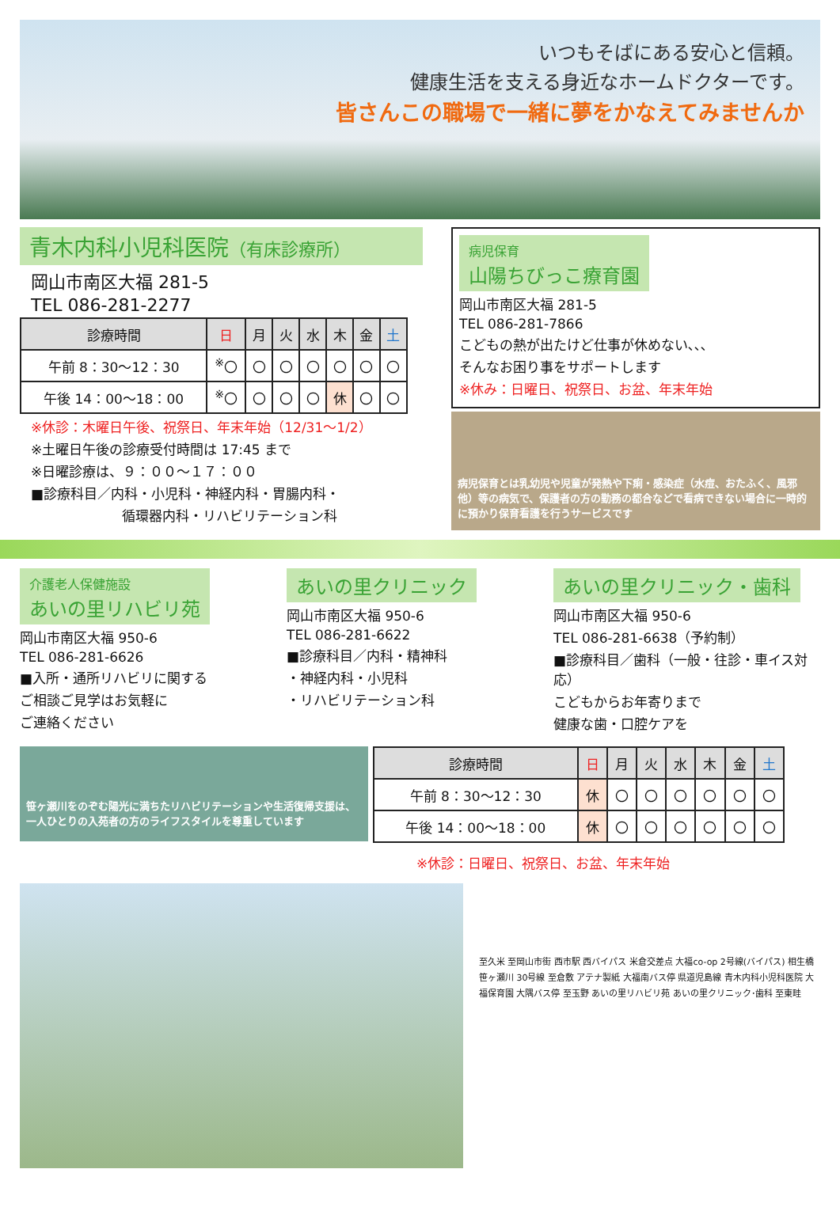いつもそばにある安心と信頼。
健康生活を支える身近なホームドクターです。
皆さんこの職場で一緒に夢をかなえてみませんか
青木内科小児科医院（有床診療所）
岡山市南区大福 281-5
TEL 086-281-2277
| 診療時間 | 日 | 月 | 火 | 水 | 木 | 金 | 土 |
| --- | --- | --- | --- | --- | --- | --- | --- |
| 午前 8：30～12：30 | <sup>※</sup>〇 | 〇 | 〇 | 〇 | 〇 | 〇 | 〇 |
| 午後 14：00～18：00 | <sup>※</sup>〇 | 〇 | 〇 | 〇 | 休 | 〇 | 〇 |
※休診：木曜日午後、祝祭日、年末年始（12/31～1/2）
※土曜日午後の診療受付時間は 17:45 まで
※日曜診療は、９：００～１７：００
■診療科目／内科・小児科・神経内科・胃腸内科・
循環器内科・リハビリテーション科
病児保育
山陽ちびっこ療育園
岡山市南区大福 281-5
TEL 086-281-7866
こどもの熱が出たけど仕事が休めない､､､
そんなお困り事をサポートします
※休み：日曜日、祝祭日、お盆、年末年始
病児保育とは乳幼児や児童が発熱や下痢・感染症（水痘、おたふく、風邪他）等の病気で、保護者の方の勤務の都合などで看病できない場合に一時的に預かり保育看護を行うサービスです
介護老人保健施設
あいの里リハビリ苑
岡山市南区大福 950-6
TEL 086-281-6626
■入所・通所リハビリに関する
ご相談ご見学はお気軽に
ご連絡ください
あいの里クリニック
岡山市南区大福 950-6
TEL 086-281-6622
■診療科目／内科・精神科
・神経内科・小児科
・リハビリテーション科
あいの里クリニック・歯科
岡山市南区大福 950-6
TEL 086-281-6638（予約制）
■診療科目／歯科（一般・往診・車イス対応）
こどもからお年寄りまで
健康な歯・口腔ケアを
笹ヶ瀬川をのぞむ陽光に満ちたリハビリテーションや生活復帰支援は、一人ひとりの入苑者の方のライフスタイルを尊重しています
| 診療時間 | 日 | 月 | 火 | 水 | 木 | 金 | 土 |
| --- | --- | --- | --- | --- | --- | --- | --- |
| 午前 8：30～12：30 | 休 | 〇 | 〇 | 〇 | 〇 | 〇 | 〇 |
| 午後 14：00～18：00 | 休 | 〇 | 〇 | 〇 | 〇 | 〇 | 〇 |
※休診：日曜日、祝祭日、お盆、年末年始
至久米 至岡山市街 西市駅 西バイパス 米倉交差点 大福co-op 2号線(バイパス) 相生橋 笹ヶ瀬川 30号線 至倉敷 アテナ製紙 大福南バス停 県道児島線 青木内科小児科医院 大福保育園 大隅バス停 至玉野 あいの里リハビリ苑 あいの里クリニック･歯科 至東畦